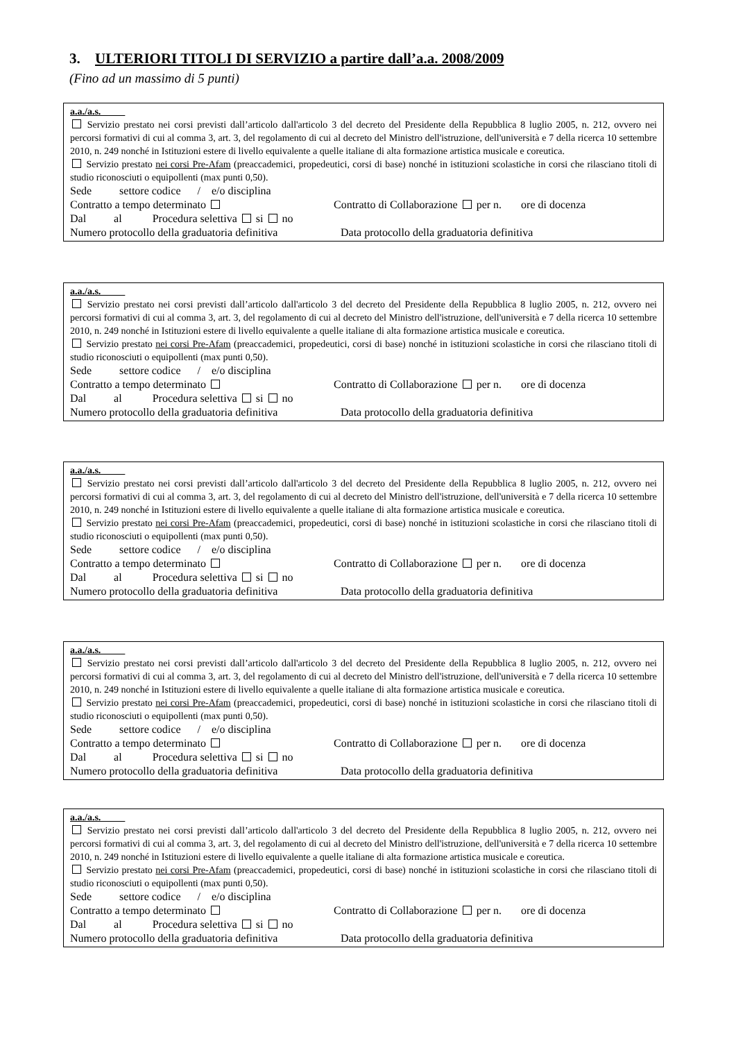3. ULTERIORI TITOLI DI SERVIZIO a partire dall’a.a. 2008/2009
(Fino ad un massimo di 5 punti)
a.a./a.s.
Servizio prestato nei corsi previsti dall’articolo dall'articolo 3 del decreto del Presidente della Repubblica 8 luglio 2005, n. 212, ovvero nei percorsi formativi di cui al comma 3, art. 3, del regolamento di cui al decreto del Ministro dell'istruzione, dell'università e 7 della ricerca 10 settembre 2010, n. 249 nonché in Istituzioni estere di livello equivalente a quelle italiane di alta formazione artistica musicale e coreutica.
Servizio prestato nei corsi Pre-Afam (preaccademici, propedeutici, corsi di base) nonché in istituzioni scolastiche in corsi che rilasciano titoli di studio riconosciuti o equipollenti (max punti 0,50).
Sede settore codice / e/o disciplina
Contratto a tempo determinato Contratto di Collaborazione per n. ore di docenza
Dal al Procedura selettiva si no
Numero protocollo della graduatoria definitiva Data protocollo della graduatoria definitiva
a.a./a.s.
Servizio prestato nei corsi previsti dall’articolo dall'articolo 3 del decreto del Presidente della Repubblica 8 luglio 2005, n. 212, ovvero nei percorsi formativi di cui al comma 3, art. 3, del regolamento di cui al decreto del Ministro dell'istruzione, dell'università e 7 della ricerca 10 settembre 2010, n. 249 nonché in Istituzioni estere di livello equivalente a quelle italiane di alta formazione artistica musicale e coreutica.
Servizio prestato nei corsi Pre-Afam (preaccademici, propedeutici, corsi di base) nonché in istituzioni scolastiche in corsi che rilasciano titoli di studio riconosciuti o equipollenti (max punti 0,50).
Sede settore codice / e/o disciplina
Contratto a tempo determinato Contratto di Collaborazione per n. ore di docenza
Dal al Procedura selettiva si no
Numero protocollo della graduatoria definitiva Data protocollo della graduatoria definitiva
a.a./a.s.
Servizio prestato nei corsi previsti dall’articolo dall'articolo 3 del decreto del Presidente della Repubblica 8 luglio 2005, n. 212, ovvero nei percorsi formativi di cui al comma 3, art. 3, del regolamento di cui al decreto del Ministro dell'istruzione, dell'università e 7 della ricerca 10 settembre 2010, n. 249 nonché in Istituzioni estere di livello equivalente a quelle italiane di alta formazione artistica musicale e coreutica.
Servizio prestato nei corsi Pre-Afam (preaccademici, propedeutici, corsi di base) nonché in istituzioni scolastiche in corsi che rilasciano titoli di studio riconosciuti o equipollenti (max punti 0,50).
Sede settore codice / e/o disciplina
Contratto a tempo determinato Contratto di Collaborazione per n. ore di docenza
Dal al Procedura selettiva si no
Numero protocollo della graduatoria definitiva Data protocollo della graduatoria definitiva
a.a./a.s.
Servizio prestato nei corsi previsti dall’articolo dall'articolo 3 del decreto del Presidente della Repubblica 8 luglio 2005, n. 212, ovvero nei percorsi formativi di cui al comma 3, art. 3, del regolamento di cui al decreto del Ministro dell'istruzione, dell'università e 7 della ricerca 10 settembre 2010, n. 249 nonché in Istituzioni estere di livello equivalente a quelle italiane di alta formazione artistica musicale e coreutica.
Servizio prestato nei corsi Pre-Afam (preaccademici, propedeutici, corsi di base) nonché in istituzioni scolastiche in corsi che rilasciano titoli di studio riconosciuti o equipollenti (max punti 0,50).
Sede settore codice / e/o disciplina
Contratto a tempo determinato Contratto di Collaborazione per n. ore di docenza
Dal al Procedura selettiva si no
Numero protocollo della graduatoria definitiva Data protocollo della graduatoria definitiva
a.a./a.s.
Servizio prestato nei corsi previsti dall’articolo dall'articolo 3 del decreto del Presidente della Repubblica 8 luglio 2005, n. 212, ovvero nei percorsi formativi di cui al comma 3, art. 3, del regolamento di cui al decreto del Ministro dell'istruzione, dell'università e 7 della ricerca 10 settembre 2010, n. 249 nonché in Istituzioni estere di livello equivalente a quelle italiane di alta formazione artistica musicale e coreutica.
Servizio prestato nei corsi Pre-Afam (preaccademici, propedeutici, corsi di base) nonché in istituzioni scolastiche in corsi che rilasciano titoli di studio riconosciuti o equipollenti (max punti 0,50).
Sede settore codice / e/o disciplina
Contratto a tempo determinato Contratto di Collaborazione per n. ore di docenza
Dal al Procedura selettiva si no
Numero protocollo della graduatoria definitiva Data protocollo della graduatoria definitiva